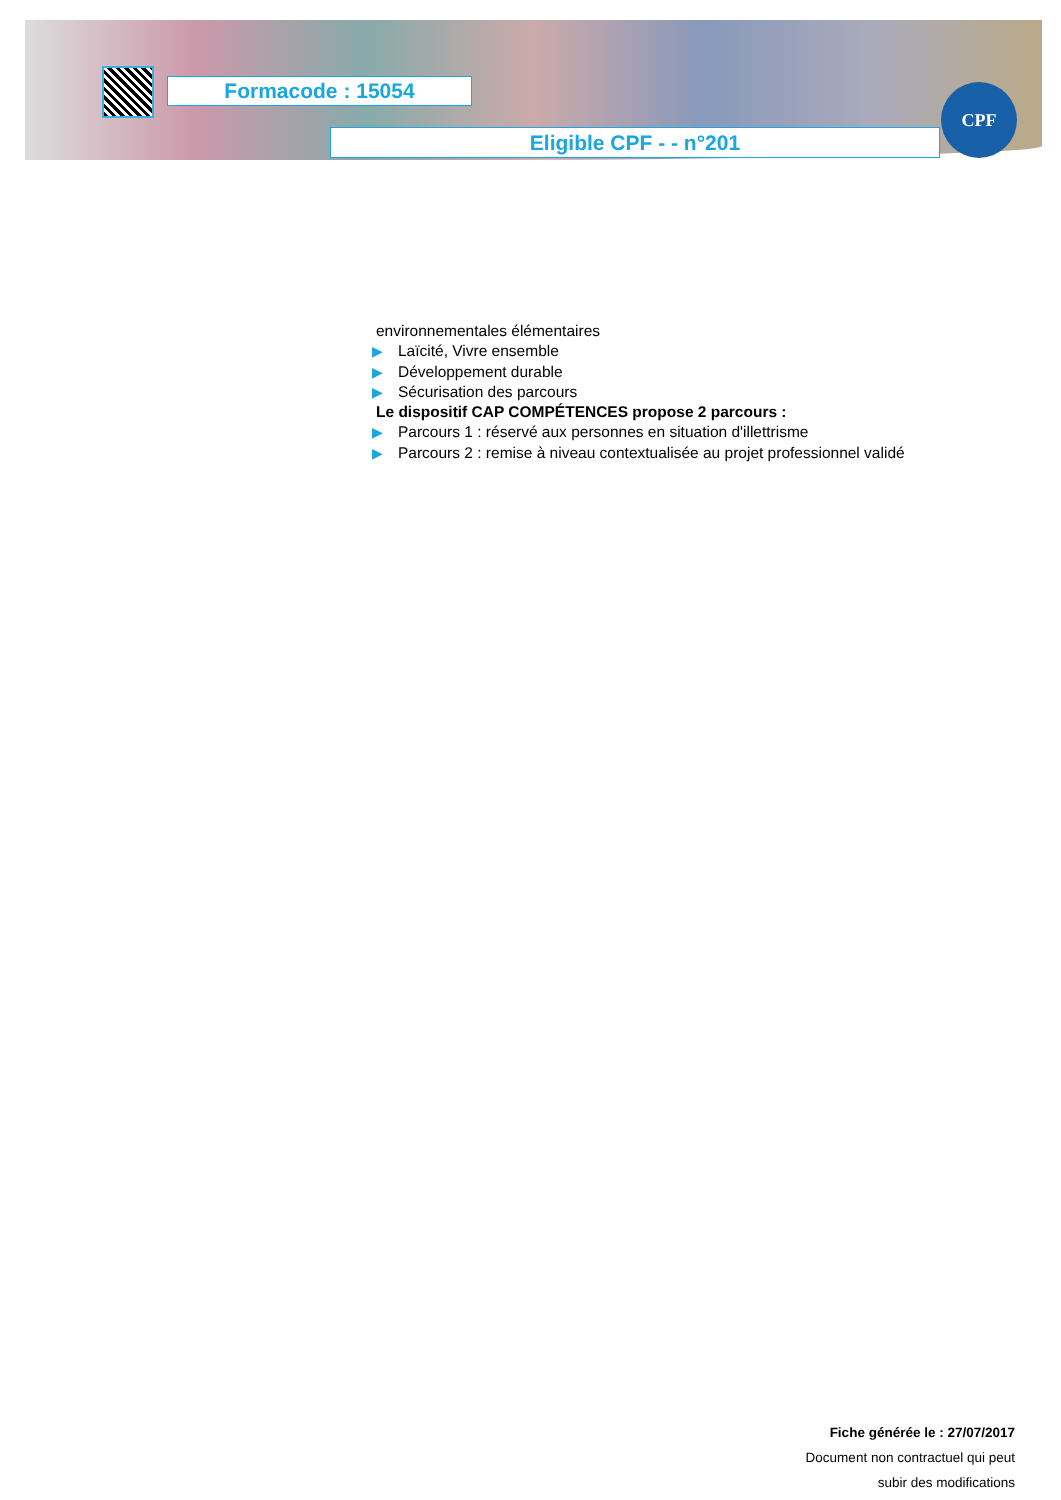Formacode : 15054
Eligible CPF - - n°201
CPF
environnementales élémentaires
▶ Laïcité, Vivre ensemble
▶ Développement durable
▶ Sécurisation des parcours
Le dispositif CAP COMPÉTENCES propose 2 parcours :
▶ Parcours 1 : réservé aux personnes en situation d'illettrisme
▶ Parcours 2 : remise à niveau contextualisée au projet professionnel validé
Fiche générée le : 27/07/2017
Document non contractuel qui peut
subir des modifications